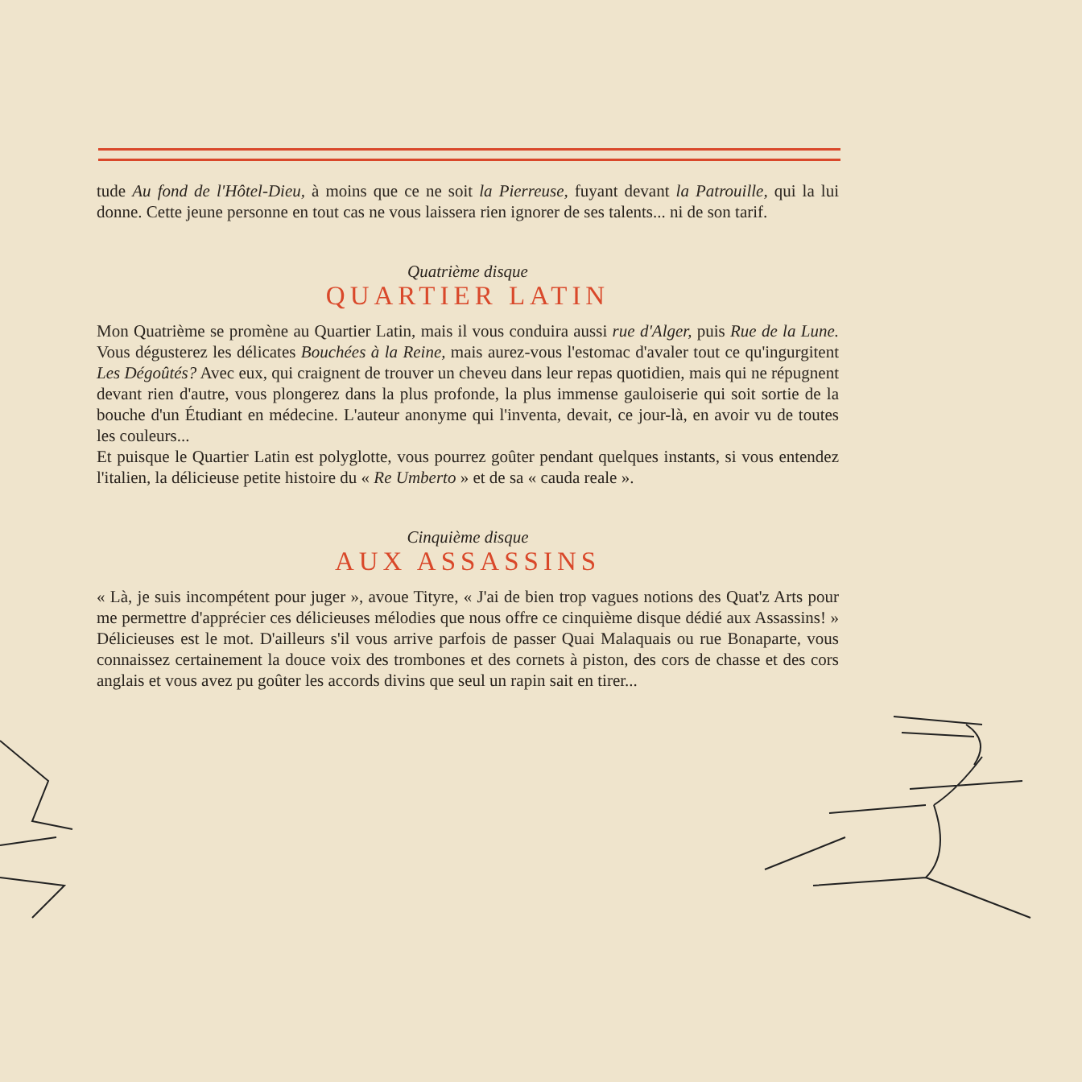tude Au fond de l'Hôtel-Dieu, à moins que ce ne soit la Pierreuse, fuyant devant la Patrouille, qui la lui donne. Cette jeune personne en tout cas ne vous laissera rien ignorer de ses talents... ni de son tarif.
Quatrième disque
QUARTIER LATIN
Mon Quatrième se promène au Quartier Latin, mais il vous conduira aussi rue d'Alger, puis Rue de la Lune. Vous dégusterez les délicates Bouchées à la Reine, mais aurez-vous l'estomac d'avaler tout ce qu'ingurgitent Les Dégoûtés? Avec eux, qui craignent de trouver un cheveu dans leur repas quotidien, mais qui ne répugnent devant rien d'autre, vous plongerez dans la plus profonde, la plus immense gauloiserie qui soit sortie de la bouche d'un Étudiant en médecine. L'auteur anonyme qui l'inventa, devait, ce jour-là, en avoir vu de toutes les couleurs...
Et puisque le Quartier Latin est polyglotte, vous pourrez goûter pendant quelques instants, si vous entendez l'italien, la délicieuse petite histoire du « Re Umberto » et de sa « cauda reale ».
Cinquième disque
AUX ASSASSINS
« Là, je suis incompétent pour juger », avoue Tityre, « J'ai de bien trop vagues notions des Quat'z Arts pour me permettre d'apprécier ces délicieuses mélodies que nous offre ce cinquième disque dédié aux Assassins! » Délicieuses est le mot. D'ailleurs s'il vous arrive parfois de passer Quai Malaquais ou rue Bonaparte, vous connaissez certainement la douce voix des trombones et des cornets à piston, des cors de chasse et des cors anglais et vous avez pu goûter les accords divins que seul un rapin sait en tirer...